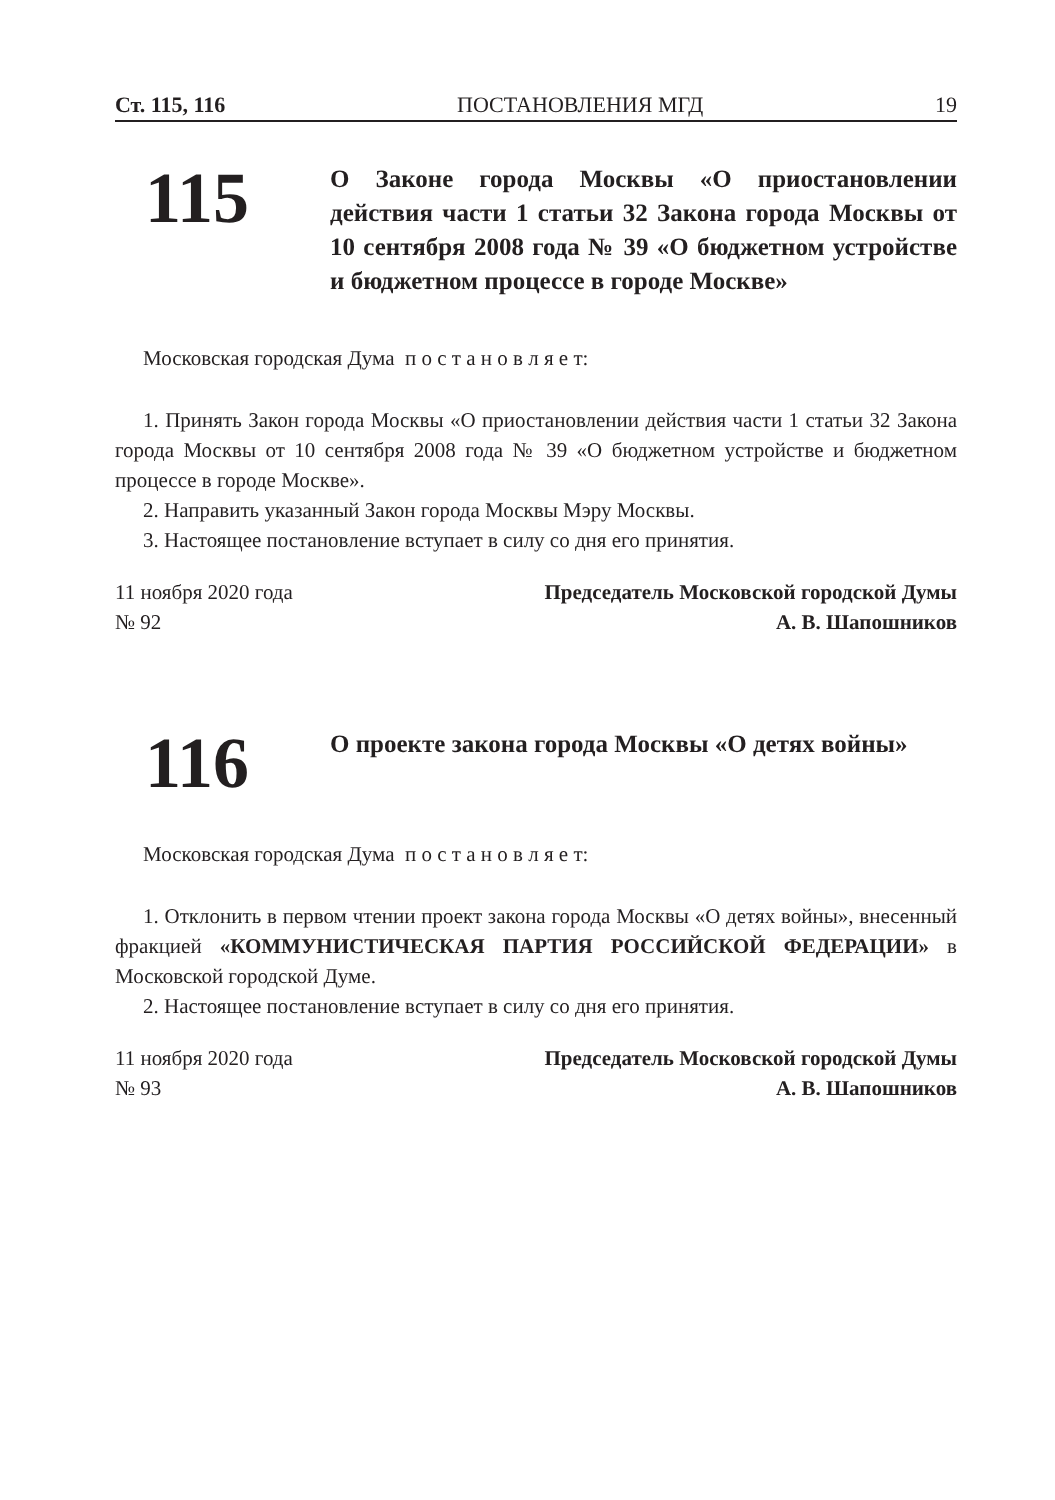Ст. 115, 116 ПОСТАНОВЛЕНИЯ МГД 19
115
О Законе города Москвы «О приостановлении действия части 1 статьи 32 Закона города Москвы от 10 сентября 2008 года № 39 «О бюджетном устройстве и бюджетном процессе в городе Москве»
Московская городская Дума п о с т а н о в л я е т:
1. Принять Закон города Москвы «О приостановлении действия части 1 статьи 32 Закона города Москвы от 10 сентября 2008 года № 39 «О бюджетном устройстве и бюджетном процессе в городе Москве».
2. Направить указанный Закон города Москвы Мэру Москвы.
3. Настоящее постановление вступает в силу со дня его принятия.
11 ноября 2020 года
№ 92
Председатель Московской городской Думы
А. В. Шапошников
116
О проекте закона города Москвы «О детях войны»
Московская городская Дума п о с т а н о в л я е т:
1. Отклонить в первом чтении проект закона города Москвы «О детях войны», внесенный фракцией «КОММУНИСТИЧЕСКАЯ ПАРТИЯ РОССИЙСКОЙ ФЕ­ДЕРАЦИИ» в Московской городской Думе.
2. Настоящее постановление вступает в силу со дня его принятия.
11 ноября 2020 года
№ 93
Председатель Московской городской Думы
А. В. Шапошников